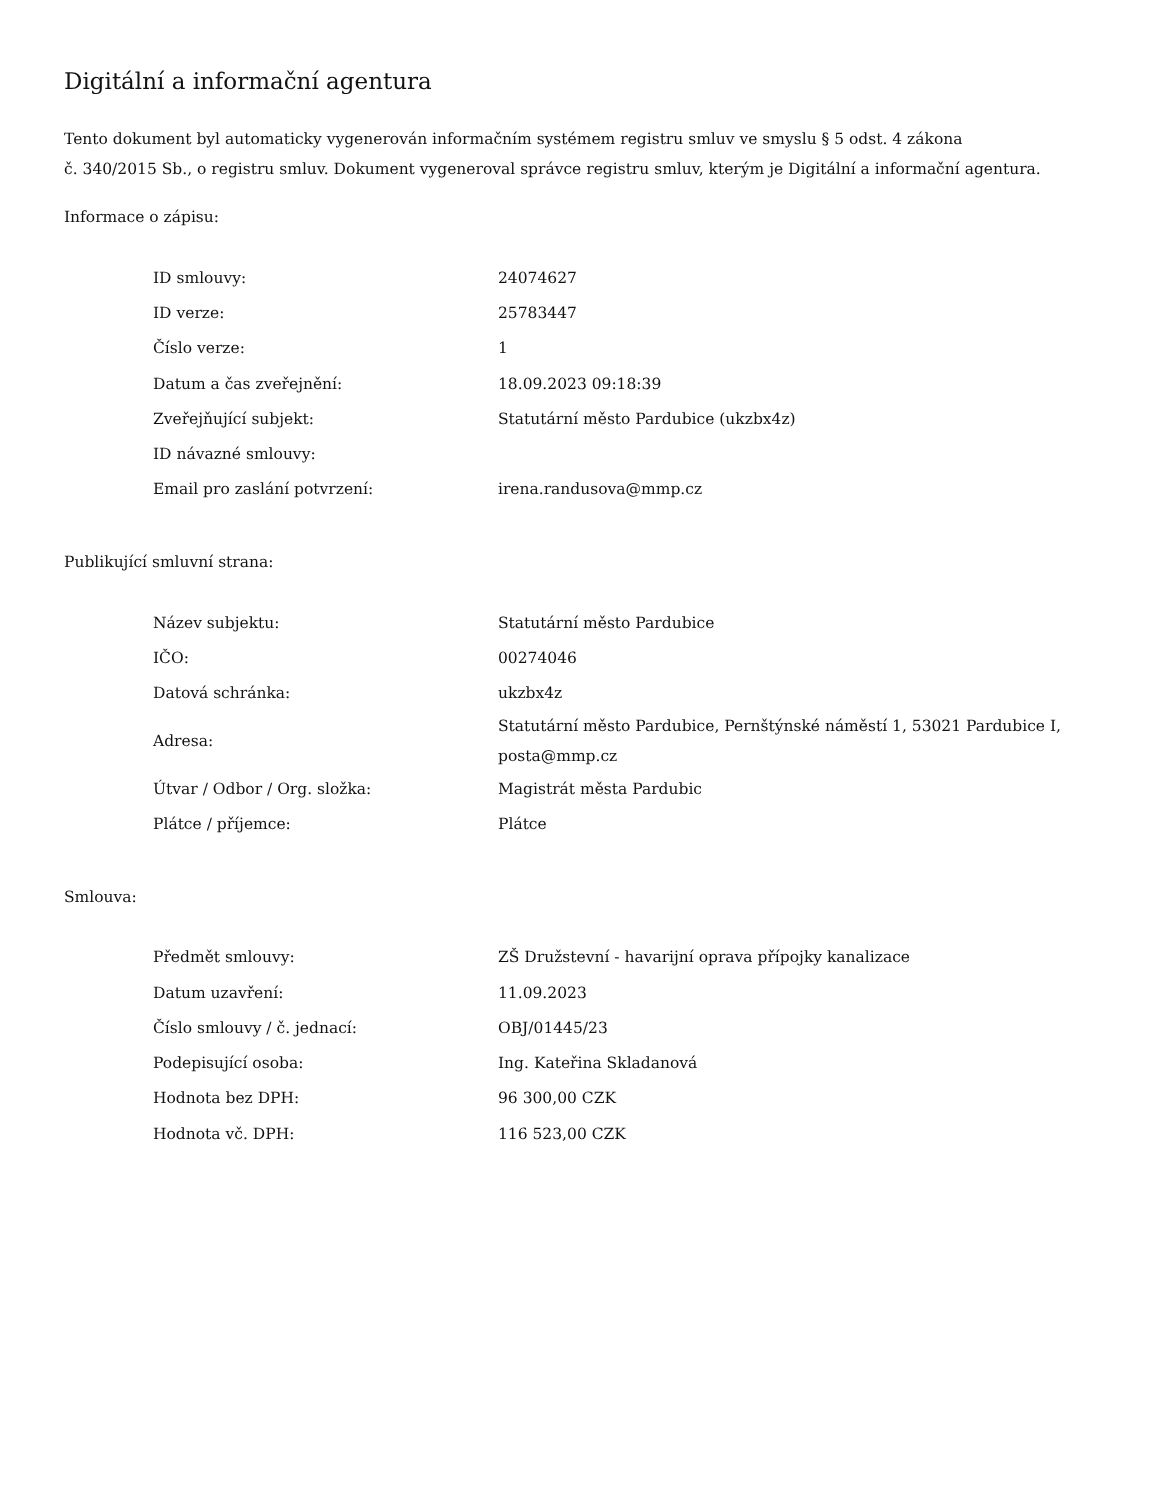Digitální a informační agentura
Tento dokument byl automaticky vygenerován informačním systémem registru smluv ve smyslu § 5 odst. 4 zákona
č. 340/2015 Sb., o registru smluv. Dokument vygeneroval správce registru smluv, kterým je Digitální a informační agentura.
Informace o zápisu:
| ID smlouvy: | 24074627 |
| ID verze: | 25783447 |
| Číslo verze: | 1 |
| Datum a čas zveřejnění: | 18.09.2023 09:18:39 |
| Zveřejňující subjekt: | Statutární město Pardubice (ukzbx4z) |
| ID návazné smlouvy: | |
| Email pro zaslání potvrzení: | irena.randusova@mmp.cz |
Publikující smluvní strana:
| Název subjektu: | Statutární město Pardubice |
| IČO: | 00274046 |
| Datová schránka: | ukzbx4z |
| Adresa: | Statutární město Pardubice, Pernštýnské náměstí 1, 53021 Pardubice I, posta@mmp.cz |
| Útvar / Odbor / Org. složka: | Magistrát města Pardubic |
| Plátce / příjemce: | Plátce |
Smlouva:
| Předmět smlouvy: | ZŠ Družstevní - havarijní oprava přípojky kanalizace |
| Datum uzavření: | 11.09.2023 |
| Číslo smlouvy / č. jednací: | OBJ/01445/23 |
| Podepisující osoba: | Ing. Kateřina Skladanová |
| Hodnota bez DPH: | 96 300,00 CZK |
| Hodnota vč. DPH: | 116 523,00 CZK |